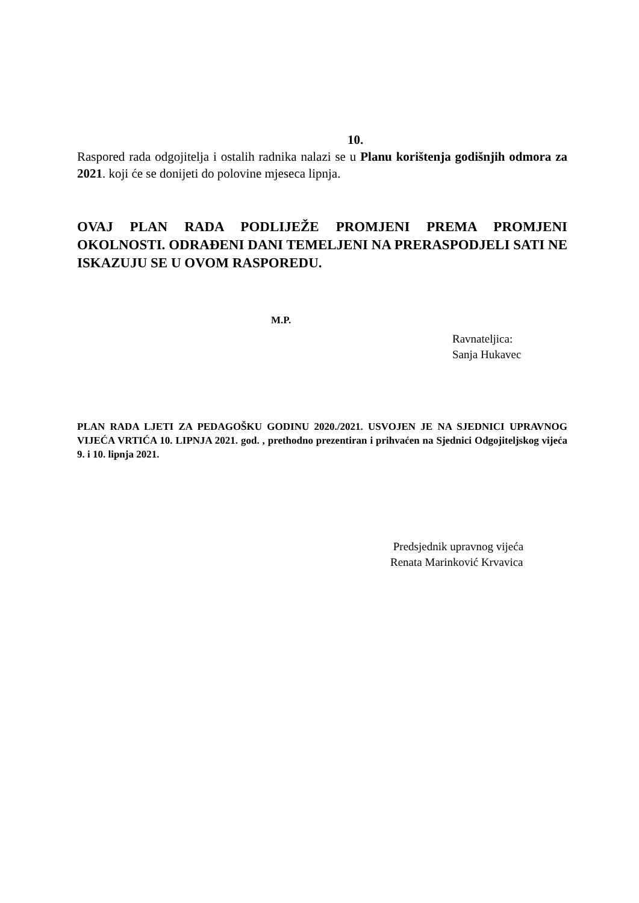10.
Raspored rada odgojitelja i ostalih radnika nalazi se u Planu korištenja godišnjih odmora za 2021. koji će se donijeti do polovine mjeseca lipnja.
OVAJ PLAN RADA PODLIJEŽE PROMJENI PREMA PROMJENI OKOLNOSTI. ODRAĐENI DANI TEMELJENI NA PRERASPODJELI SATI NE ISKAZUJU SE U OVOM RASPOREDU.
M.P.
Ravnateljica:
Sanja Hukavec
PLAN RADA LJETI ZA PEDAGOŠKU GODINU 2020./2021. USVOJEN JE NA SJEDNICI UPRAVNOG VIJEĆA VRTIĆA 10. LIPNJA 2021. god. , prethodno prezentiran i prihvaćen na Sjednici Odgojiteljskog vijeća 9. i 10. lipnja 2021.
Predsjednik upravnog vijeća
Renata Marinković Krvavica